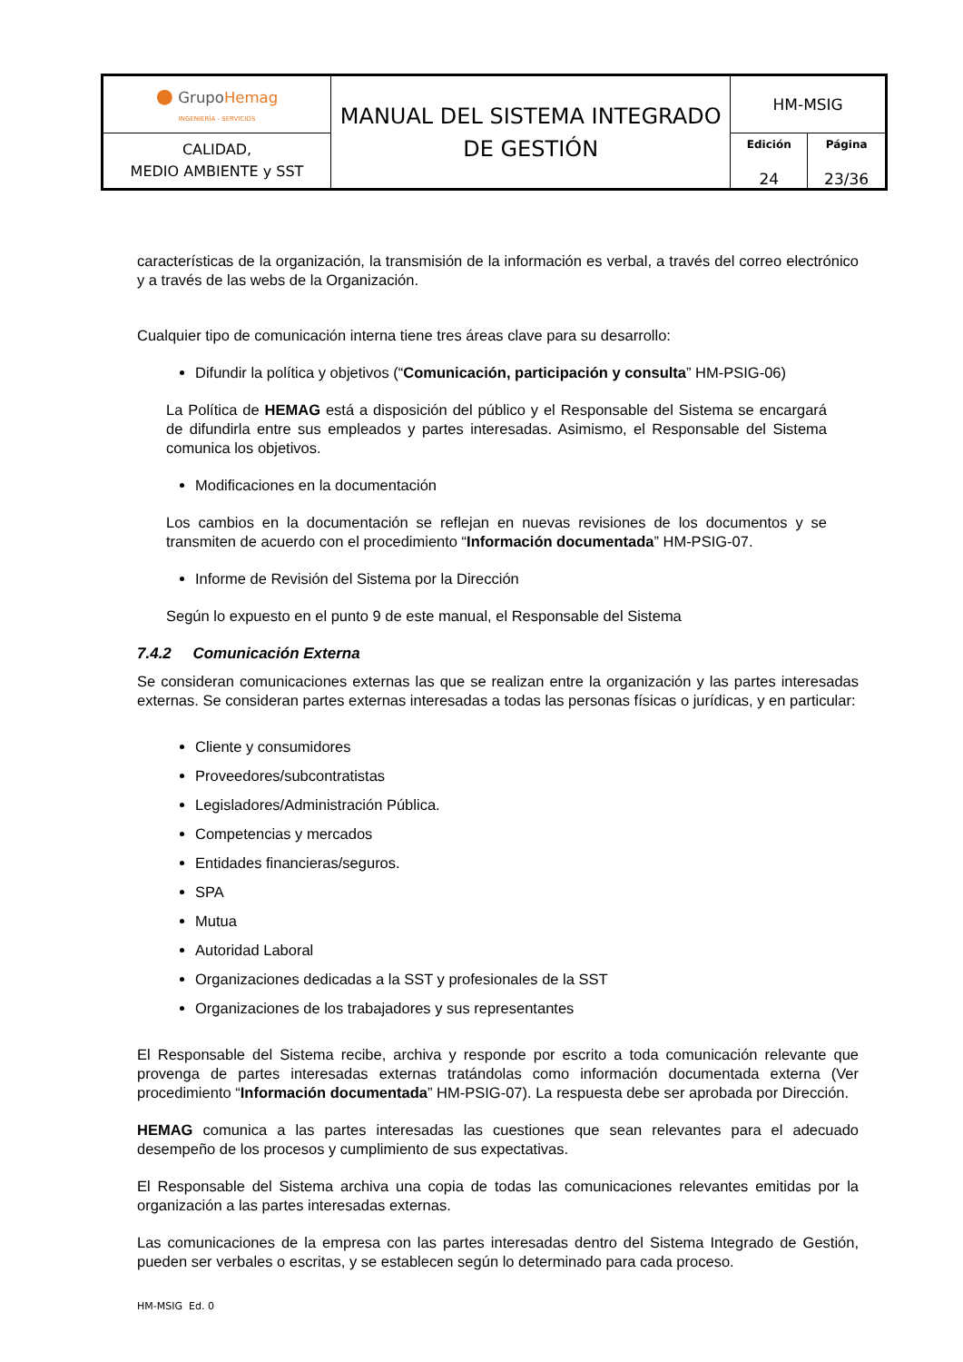| ● Grupo Hemag INGENIERÍA - SERVICIOS | MANUAL DEL SISTEMA INTEGRADO DE GESTIÓN | HM-MSIG | |
| CALIDAD, MEDIO AMBIENTE y SST | | Edición 24 | Página 23/36 |
características de la organización, la transmisión de la información es verbal, a través del correo electrónico y a través de las webs de la Organización.
Cualquier tipo de comunicación interna tiene tres áreas clave para su desarrollo:
Difundir la política y objetivos (“Comunicación, participación y consulta” HM-PSIG-06)
La Política de HEMAG está a disposición del público y el Responsable del Sistema se encargará de difundirla entre sus empleados y partes interesadas. Asimismo, el Responsable del Sistema comunica los objetivos.
Modificaciones en la documentación
Los cambios en la documentación se reflejan en nuevas revisiones de los documentos y se transmiten de acuerdo con el procedimiento “Información documentada” HM-PSIG-07.
Informe de Revisión del Sistema por la Dirección
Según lo expuesto en el punto 9 de este manual, el Responsable del Sistema
7.4.2 Comunicación Externa
Se consideran comunicaciones externas las que se realizan entre la organización y las partes interesadas externas. Se consideran partes externas interesadas a todas las personas físicas o jurídicas, y en particular:
Cliente y consumidores
Proveedores/subcontratistas
Legisladores/Administración Pública.
Competencias y mercados
Entidades financieras/seguros.
SPA
Mutua
Autoridad Laboral
Organizaciones dedicadas a la SST y profesionales de la SST
Organizaciones de los trabajadores y sus representantes
El Responsable del Sistema recibe, archiva y responde por escrito a toda comunicación relevante que provenga de partes interesadas externas tratándolas como información documentada externa (Ver procedimiento “Información documentada” HM-PSIG-07). La respuesta debe ser aprobada por Dirección.
HEMAG comunica a las partes interesadas las cuestiones que sean relevantes para el adecuado desempeño de los procesos y cumplimiento de sus expectativas.
El Responsable del Sistema archiva una copia de todas las comunicaciones relevantes emitidas por la organización a las partes interesadas externas.
Las comunicaciones de la empresa con las partes interesadas dentro del Sistema Integrado de Gestión, pueden ser verbales o escritas, y se establecen según lo determinado para cada proceso.
HM-MSIG Ed. 0